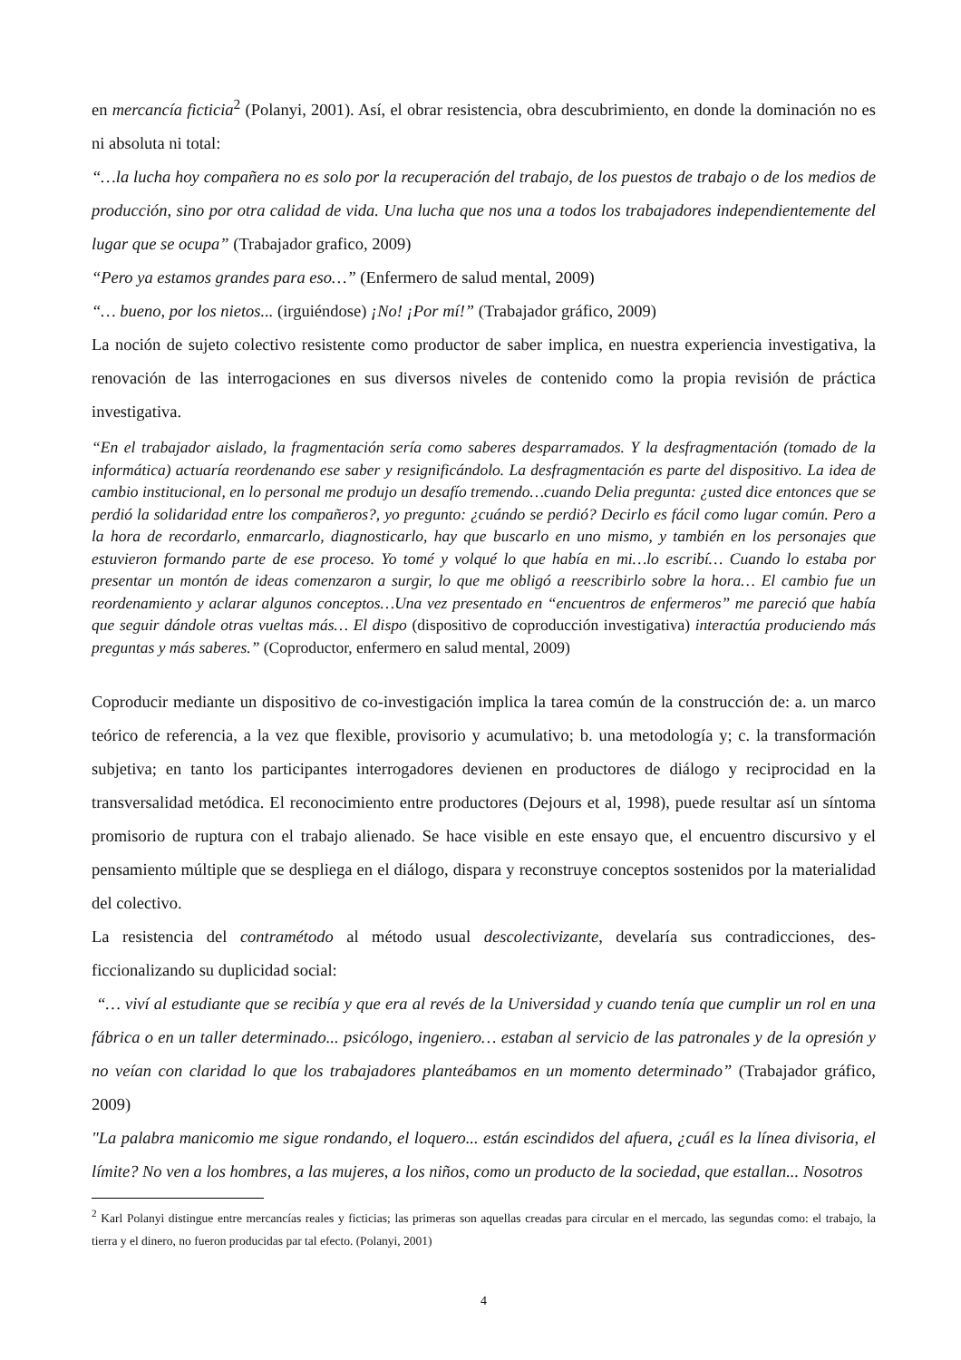en mercancía ficticia<sup>2</sup> (Polanyi, 2001). Así, el obrar resistencia, obra descubrimiento, en donde la dominación no es ni absoluta ni total:
“…la lucha hoy compañera no es solo por la recuperación del trabajo, de los puestos de trabajo o de los medios de producción, sino por otra calidad de vida. Una lucha que nos una a todos los trabajadores independientemente del lugar que se ocupa” (Trabajador grafico, 2009)
“Pero ya estamos grandes para eso…” (Enfermero de salud mental, 2009)
“… bueno, por los nietos... (irguiéndose) ¡No! ¡Por mí!” (Trabajador gráfico, 2009)
La noción de sujeto colectivo resistente como productor de saber implica, en nuestra experiencia investigativa, la renovación de las interrogaciones en sus diversos niveles de contenido como la propia revisión de práctica investigativa.
“En el trabajador aislado, la fragmentación sería como saberes desparramados. Y la desfragmentación (tomado de la informática) actuaría reordenando ese saber y resignificándolo. La desfragmentación es parte del dispositivo. La idea de cambio institucional, en lo personal me produjo un desafío tremendo…cuando Delia pregunta: ¿usted dice entonces que se perdió la solidaridad entre los compañeros?, yo pregunto: ¿cuándo se perdió? Decirlo es fácil como lugar común. Pero a la hora de recordarlo, enmarcarlo, diagnosticarlo, hay que buscarlo en uno mismo, y también en los personajes que estuvieron formando parte de ese proceso. Yo tomé y volqué lo que había en mi…lo escribí… Cuando lo estaba por presentar un montón de ideas comenzaron a surgir, lo que me obligó a reescribirlo sobre la hora… El cambio fue un reordenamiento y aclarar algunos conceptos…Una vez presentado en “encuentros de enfermeros” me pareció que había que seguir dándole otras vueltas más… El dispo (dispositivo de coproducción investigativa) interactúa produciendo más preguntas y más saberes.” (Coproductor, enfermero en salud mental, 2009)
Coproducir mediante un dispositivo de co-investigación implica la tarea común de la construcción de: a. un marco teórico de referencia, a la vez que flexible, provisorio y acumulativo; b. una metodología y; c. la transformación subjetiva; en tanto los participantes interrogadores devienen en productores de diálogo y reciprocidad en la transversalidad metódica. El reconocimiento entre productores (Dejours et al, 1998), puede resultar así un síntoma promisorio de ruptura con el trabajo alienado. Se hace visible en este ensayo que, el encuentro discursivo y el pensamiento múltiple que se despliega en el diálogo, dispara y reconstruye conceptos sostenidos por la materialidad del colectivo.
La resistencia del contramétodo al método usual descolectivizante, develaría sus contradicciones, des-ficcionalizando su duplicidad social:
“… viví al estudiante que se recibía y que era al revés de la Universidad y cuando tenía que cumplir un rol en una fábrica o en un taller determinado... psicólogo, ingeniero… estaban al servicio de las patronales y de la opresión y no veían con claridad lo que los trabajadores planteábamos en un momento determinado” (Trabajador gráfico, 2009)
"La palabra manicomio me sigue rondando, el loquero... están escindidos del afuera, ¿cuál es la línea divisoria, el límite? No ven a los hombres, a las mujeres, a los niños, como un producto de la sociedad, que estallan... Nosotros
<sup>2</sup> Karl Polanyi distingue entre mercancías reales y ficticias; las primeras son aquellas creadas para circular en el mercado, las segundas como: el trabajo, la tierra y el dinero, no fueron producidas par tal efecto. (Polanyi, 2001)
4